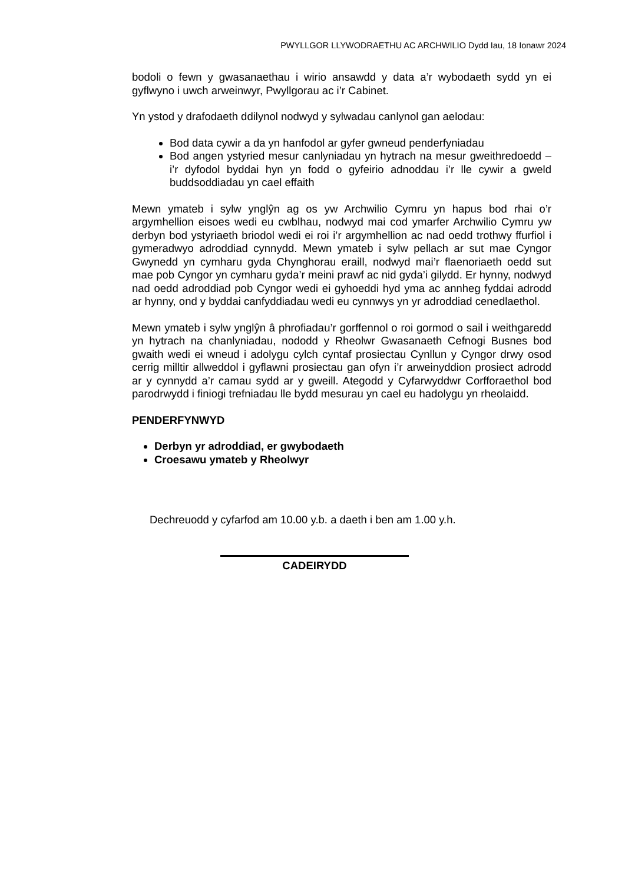PWYLLGOR LLYWODRAETHU AC ARCHWILIO Dydd Iau, 18 Ionawr 2024
bodoli o fewn y gwasanaethau i wirio ansawdd y data a’r wybodaeth sydd yn ei gyflwyno i uwch arweinwyr, Pwyllgorau ac i’r Cabinet.
Yn ystod y drafodaeth ddilynol nodwyd y sylwadau canlynol gan aelodau:
Bod data cywir a da yn hanfodol ar gyfer gwneud penderfyniadau
Bod angen ystyried mesur canlyniadau yn hytrach na mesur gweithredoedd – i’r dyfodol byddai hyn yn fodd o gyfeirio adnoddau i’r lle cywir a gweld buddsoddiadau yn cael effaith
Mewn ymateb i sylw ynglŷn ag os yw Archwilio Cymru yn hapus bod rhai o’r argymhellion eisoes wedi eu cwblhau, nodwyd mai cod ymarfer Archwilio Cymru yw derbyn bod ystyriaeth briodol wedi ei roi i’r argymhellion ac nad oedd trothwy ffurfiol i gymeradwyo adroddiad cynnydd. Mewn ymateb i sylw pellach ar sut mae Cyngor Gwynedd yn cymharu gyda Chynghorau eraill, nodwyd mai’r flaenoriaeth oedd sut mae pob Cyngor yn cymharu gyda’r meini prawf ac nid gyda’i gilydd. Er hynny, nodwyd nad oedd adroddiad pob Cyngor wedi ei gyhoeddi hyd yma ac annheg fyddai adrodd ar hynny, ond y byddai canfyddiadau wedi eu cynnwys yn yr adroddiad cenedlaethol.
Mewn ymateb i sylw ynglŷn â phrofiadau’r gorffennol o roi gormod o sail i weithgaredd yn hytrach na chanlyniadau, nododd y Rheolwr Gwasanaeth Cefnogi Busnes bod gwaith wedi ei wneud i adolygu cylch cyntaf prosiectau Cynllun y Cyngor drwy osod cerrig milltir allweddol i gyflawni prosiectau gan ofyn i’r arweinyddion prosiect adrodd ar y cynnydd a’r camau sydd ar y gweill. Ategodd y Cyfarwyddwr Corfforaethol bod parodrwydd i finiogi trefniadau lle bydd mesurau yn cael eu hadolygu yn rheolaidd.
PENDERFYNWYD
Derbyn yr adroddiad, er gwybodaeth
Croesawu ymateb y Rheolwyr
Dechreuodd y cyfarfod am 10.00 y.b. a daeth i ben am 1.00 y.h.
CADEIRYDD